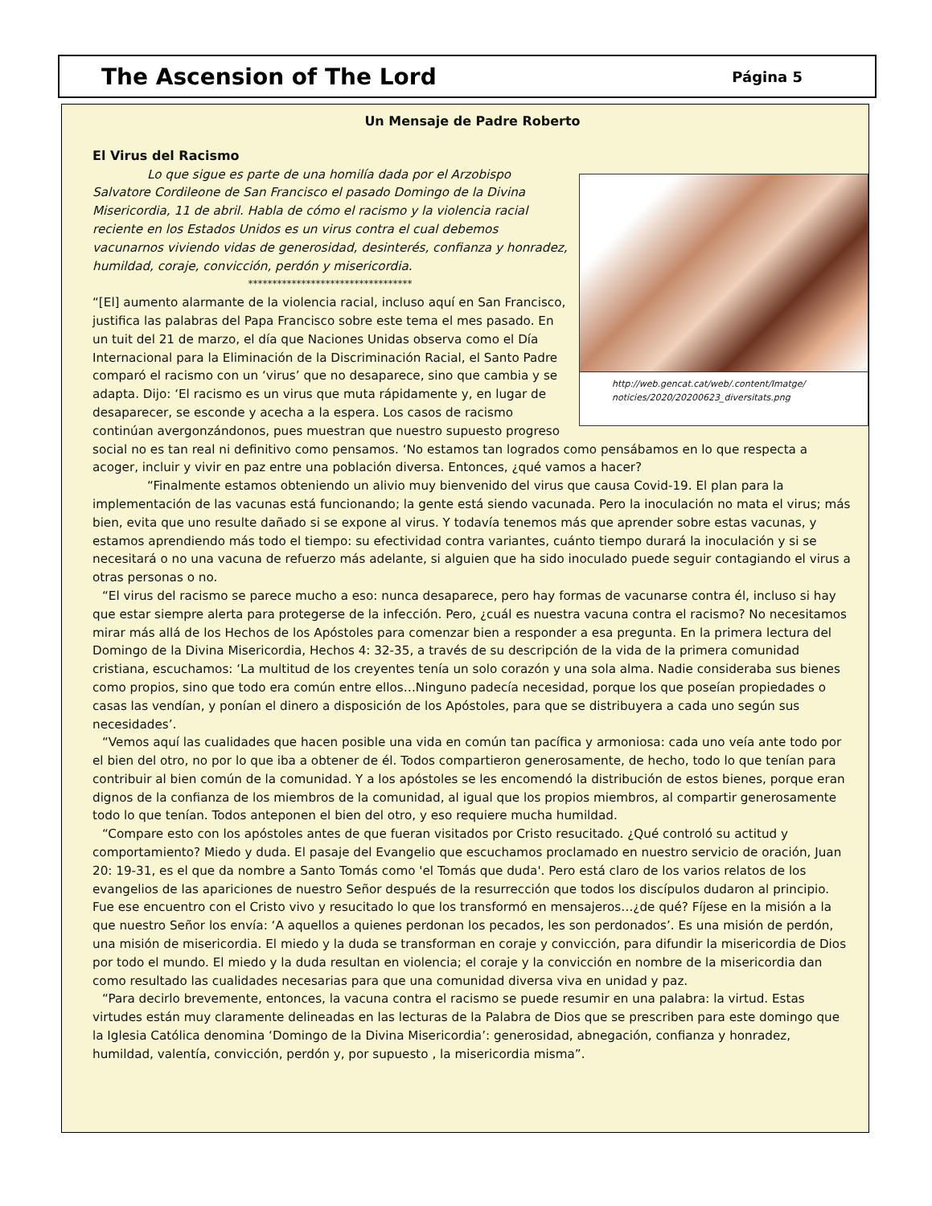The Ascension of The Lord
Página 5
Un Mensaje de Padre Roberto
El Virus del Racismo
http://web.gencat.cat/web/.content/Imatge/ noticies/2020/20200623_diversitats.png
Lo que sigue es parte de una homilía dada por el Arzobispo Salvatore Cordileone de San Francisco el pasado Domingo de la Divina Misericordia, 11 de abril. Habla de cómo el racismo y la violencia racial reciente en los Estados Unidos es un virus contra el cual debemos vacunarnos viviendo vidas de generosidad, desinterés, confianza y honradez, humildad, coraje, convicción, perdón y misericordia.
**********************************
“[El] aumento alarmante de la violencia racial, incluso aquí en San Francisco, justifica las palabras del Papa Francisco sobre este tema el mes pasado. En un tuit del 21 de marzo, el día que Naciones Unidas observa como el Día Internacional para la Eliminación de la Discriminación Racial, el Santo Padre comparó el racismo con un ‘virus’ que no desaparece, sino que cambia y se adapta. Dijo: ‘El racismo es un virus que muta rápidamente y, en lugar de desaparecer, se esconde y acecha a la espera. Los casos de racismo continúan avergonzándonos, pues muestran que nuestro supuesto progreso social no es tan real ni definitivo como pensamos. ‘No estamos tan logrados como pensábamos en lo que respecta a acoger, incluir y vivir en paz entre una población diversa. Entonces, ¿qué vamos a hacer?
“Finalmente estamos obteniendo un alivio muy bienvenido del virus que causa Covid-19. El plan para la implementación de las vacunas está funcionando; la gente está siendo vacunada. Pero la inoculación no mata el virus; más bien, evita que uno resulte dañado si se expone al virus. Y todavía tenemos más que aprender sobre estas vacunas, y estamos aprendiendo más todo el tiempo: su efectividad contra variantes, cuánto tiempo durará la inoculación y si se necesitará o no una vacuna de refuerzo más adelante, si alguien que ha sido inoculado puede seguir contagiando el virus a otras personas o no.
“El virus del racismo se parece mucho a eso: nunca desaparece, pero hay formas de vacunarse contra él, incluso si hay que estar siempre alerta para protegerse de la infección. Pero, ¿cuál es nuestra vacuna contra el racismo? No necesitamos mirar más allá de los Hechos de los Apóstoles para comenzar bien a responder a esa pregunta. En la primera lectura del Domingo de la Divina Misericordia, Hechos 4: 32-35, a través de su descripción de la vida de la primera comunidad cristiana, escuchamos: ‘La multitud de los creyentes tenía un solo corazón y una sola alma. Nadie consideraba sus bienes como propios, sino que todo era común entre ellos…Ninguno padecía necesidad, porque los que poseían propiedades o casas las vendían, y ponían el dinero a disposición de los Apóstoles, para que se distribuyera a cada uno según sus necesidades’.
“Vemos aquí las cualidades que hacen posible una vida en común tan pacífica y armoniosa: cada uno veía ante todo por el bien del otro, no por lo que iba a obtener de él. Todos compartieron generosamente, de hecho, todo lo que tenían para contribuir al bien común de la comunidad. Y a los apóstoles se les encomendó la distribución de estos bienes, porque eran dignos de la confianza de los miembros de la comunidad, al igual que los propios miembros, al compartir generosamente todo lo que tenían. Todos anteponen el bien del otro, y eso requiere mucha humildad.
“Compare esto con los apóstoles antes de que fueran visitados por Cristo resucitado. ¿Qué controló su actitud y comportamiento? Miedo y duda. El pasaje del Evangelio que escuchamos proclamado en nuestro servicio de oración, Juan 20: 19-31, es el que da nombre a Santo Tomás como 'el Tomás que duda'. Pero está claro de los varios relatos de los evangelios de las apariciones de nuestro Señor después de la resurrección que todos los discípulos dudaron al principio. Fue ese encuentro con el Cristo vivo y resucitado lo que los transformó en mensajeros…¿de qué? Fíjese en la misión a la que nuestro Señor los envía: ‘A aquellos a quienes perdonan los pecados, les son perdonados’. Es una misión de perdón, una misión de misericordia. El miedo y la duda se transforman en coraje y convicción, para difundir la misericordia de Dios por todo el mundo. El miedo y la duda resultan en violencia; el coraje y la convicción en nombre de la misericordia dan como resultado las cualidades necesarias para que una comunidad diversa viva en unidad y paz.
“Para decirlo brevemente, entonces, la vacuna contra el racismo se puede resumir en una palabra: la virtud. Estas virtudes están muy claramente delineadas en las lecturas de la Palabra de Dios que se prescriben para este domingo que la Iglesia Católica denomina ‘Domingo de la Divina Misericordia’: generosidad, abnegación, confianza y honradez, humildad, valentía, convicción, perdón y, por supuesto , la misericordia misma”.